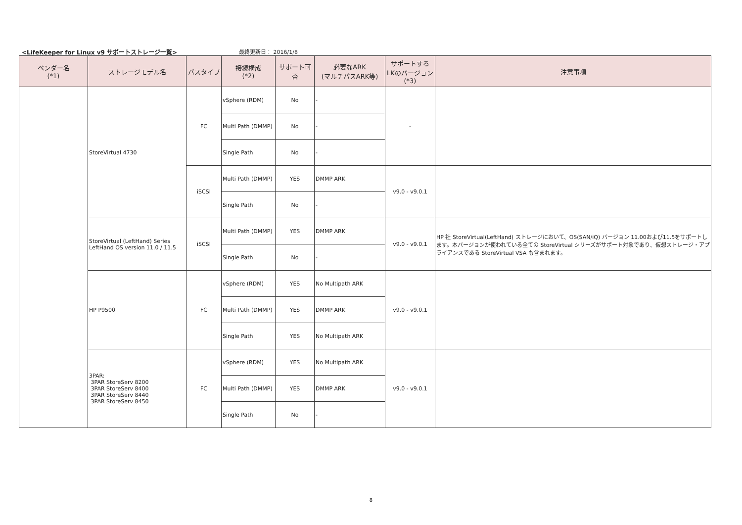<LifeKeeper for Linux v9 サポートストレージ一覧>
最終更新日： 2016/1/8
| ベンダー名 (*1) | ストレージモデル名 | バスタイプ | 接続構成 (*2) | サポート可否 | 必要なARK (マルチパスARK等) | サポートする LKのバージョン (*3) | 注意事項 |
| --- | --- | --- | --- | --- | --- | --- | --- |
| | StoreVirtual 4730 | FC | vSphere (RDM) | No | - | - | |
| | | | Multi Path (DMMP) | No | - | | |
| | | | Single Path | No | - | | |
| | | iSCSI | Multi Path (DMMP) | YES | DMMP ARK | v9.0 - v9.0.1 | |
| | | | Single Path | No | - | | |
| | StoreVirtual (LeftHand) Series LeftHand OS version 11.0 / 11.5 | iSCSI | Multi Path (DMMP) | YES | DMMP ARK | v9.0 - v9.0.1 | HP 社 StoreVirtual(LeftHand) ストレージにおいて、OS(SAN/iQ) バージョン 11.00および11.5をサポートします。本バージョンが使われている全ての StoreVirtual シリーズがサポート対象であり、仮想ストレージ・アプライアンスである StoreVirtual VSA も含まれます。 |
| | | | Single Path | No | - | | |
| | HP P9500 | FC | vSphere (RDM) | YES | No Multipath ARK | v9.0 - v9.0.1 | |
| | | | Multi Path (DMMP) | YES | DMMP ARK | | |
| | | | Single Path | YES | No Multipath ARK | | |
| | 3PAR: 3PAR StoreServ 8200 3PAR StoreServ 8400 3PAR StoreServ 8440 3PAR StoreServ 8450 | FC | vSphere (RDM) | YES | No Multipath ARK | v9.0 - v9.0.1 | |
| | | | Multi Path (DMMP) | YES | DMMP ARK | | |
| | | | Single Path | No | - | | |
8